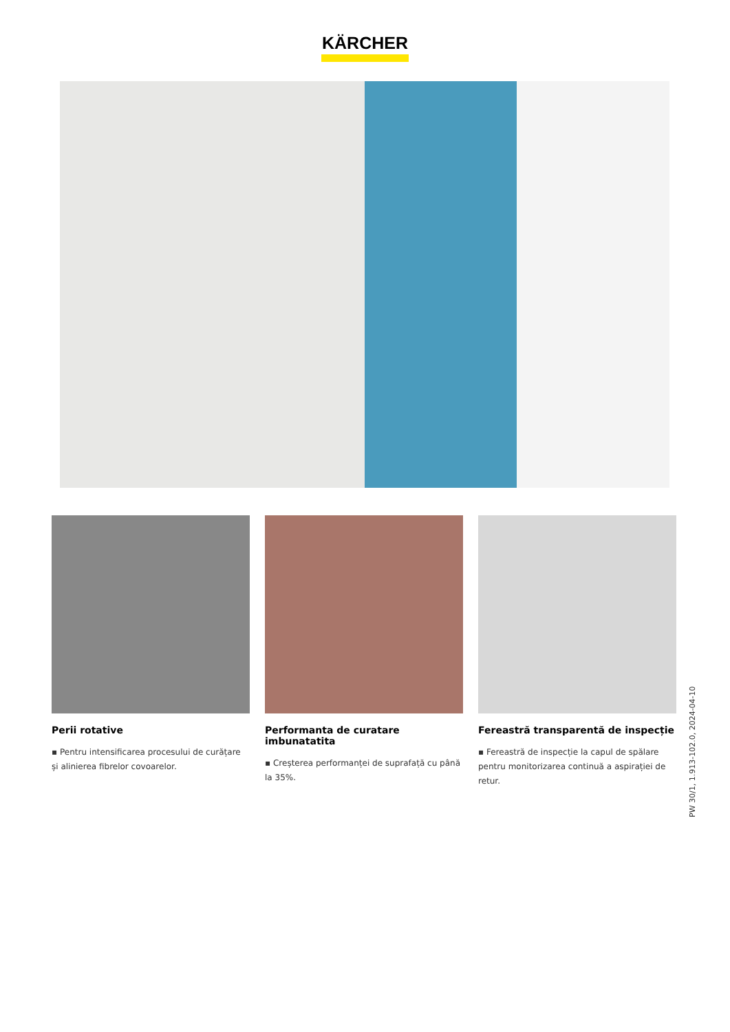KÄRCHER
Perii rotative
▪ Pentru intensificarea procesului de curățare și alinierea fibrelor covoarelor.
Performanta de curatare imbunatatita
▪ Creșterea performanței de suprafață cu până la 35%.
Fereastră transparentă de inspecție
▪ Fereastră de inspecție la capul de spălare pentru monitorizarea continuă a aspirației de retur.
PW 30/1, 1.913-102.0, 2024-04-10